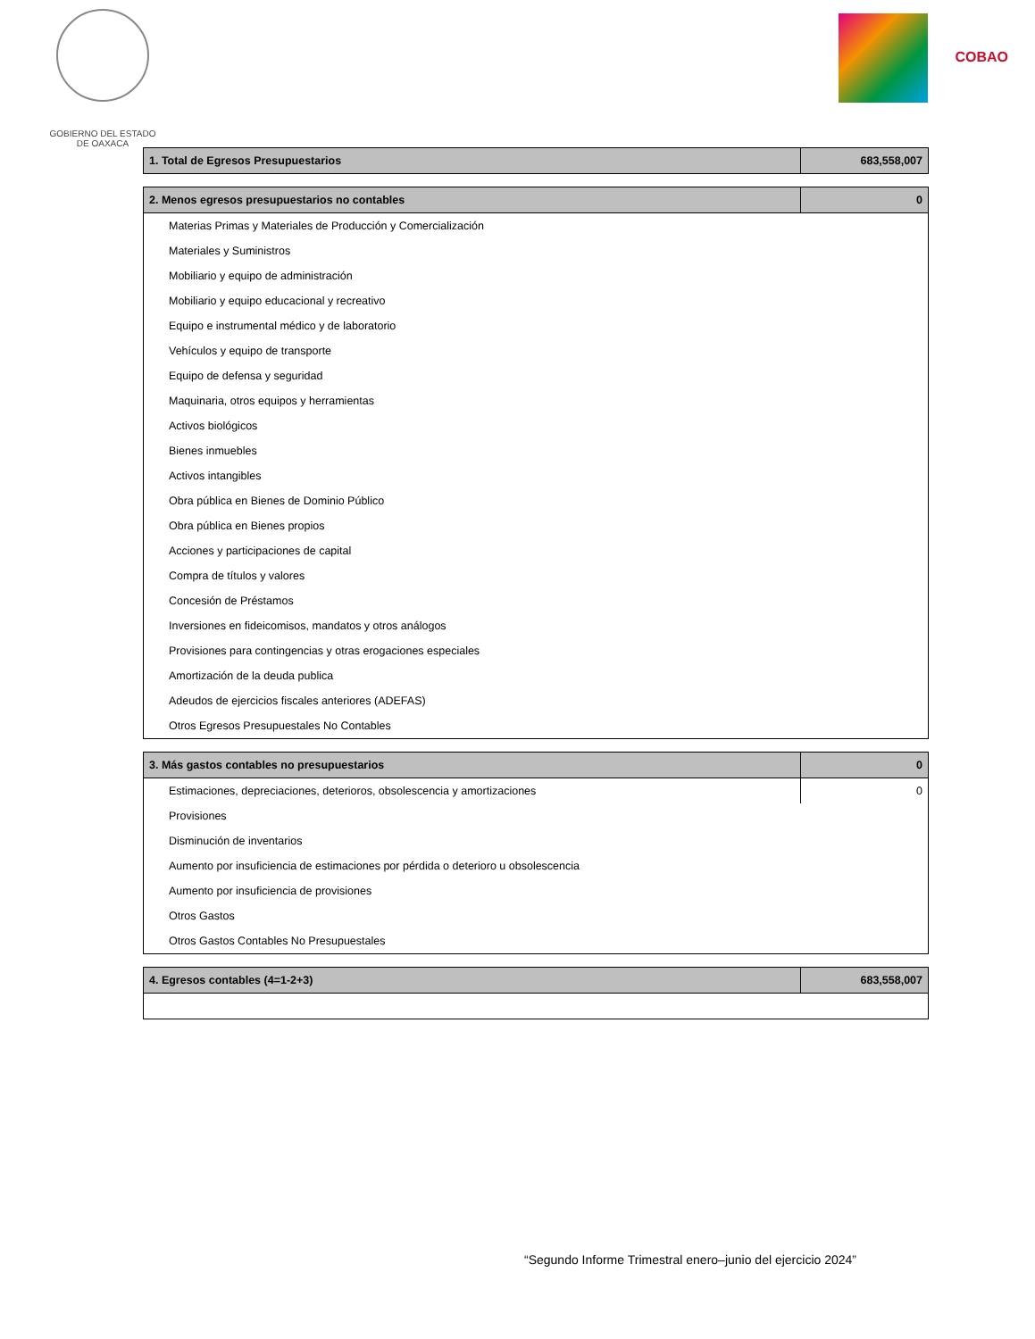GOBIERNO DEL ESTADO
DE OAXACA
COBAO
| 1. Total de Egresos Presupuestarios | 683,558,007 |
| --- | --- |
| 2. Menos egresos presupuestarios no contables | 0 |
| --- | --- |
| Materias Primas y Materiales de Producción y Comercialización | |
| Materiales y Suministros | |
| Mobiliario y equipo de administración | |
| Mobiliario y equipo educacional y recreativo | |
| Equipo e instrumental médico y de laboratorio | |
| Vehículos y equipo de transporte | |
| Equipo de defensa y seguridad | |
| Maquinaria, otros equipos y herramientas | |
| Activos biológicos | |
| Bienes inmuebles | |
| Activos intangibles | |
| Obra pública en Bienes de Dominio Público | |
| Obra pública en Bienes propios | |
| Acciones y participaciones de capital | |
| Compra de títulos y valores | |
| Concesión de Préstamos | |
| Inversiones en fideicomisos, mandatos y otros análogos | |
| Provisiones para contingencias y otras erogaciones especiales | |
| Amortización de la deuda publica | |
| Adeudos de ejercicios fiscales anteriores (ADEFAS) | |
| Otros Egresos Presupuestales No Contables | |
| 3. Más gastos contables no presupuestarios | 0 |
| --- | --- |
| Estimaciones, depreciaciones, deterioros, obsolescencia y amortizaciones | 0 |
| Provisiones | |
| Disminución de inventarios | |
| Aumento por insuficiencia de estimaciones por pérdida o deterioro u obsolescencia | |
| Aumento por insuficiencia de provisiones | |
| Otros Gastos | |
| Otros Gastos Contables No Presupuestales | |
| 4. Egresos contables (4=1-2+3) | 683,558,007 |
| --- | --- |
“Segundo Informe Trimestral enero–junio del ejercicio 2024”